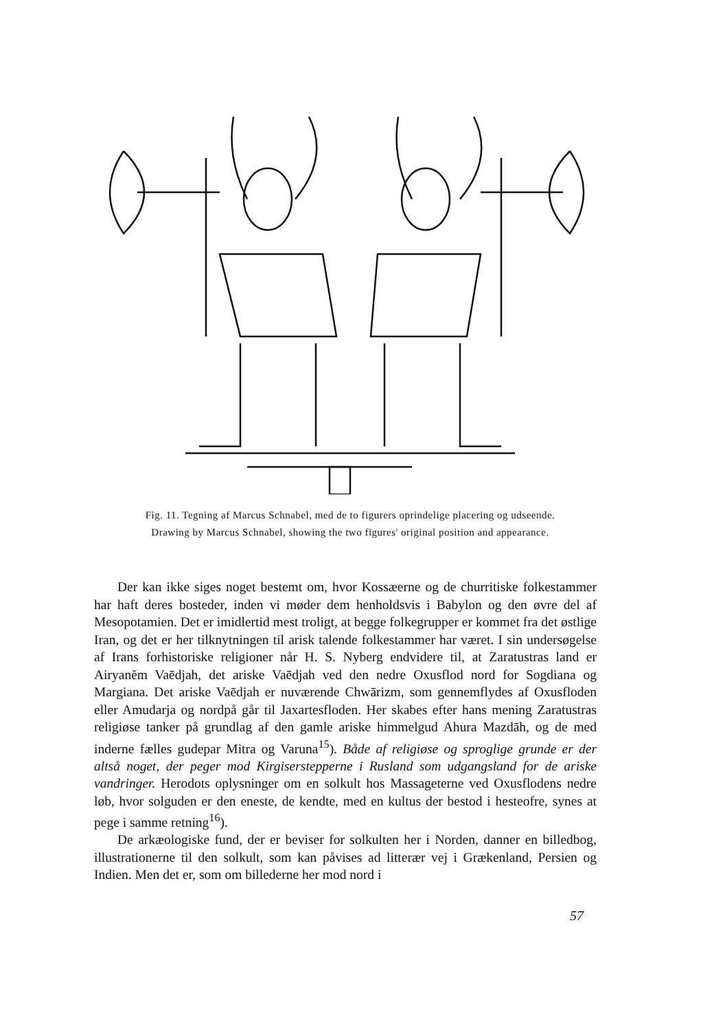Fig. 11. Tegning af Marcus Schnabel, med de to figurers oprindelige placering og udseende.
Drawing by Marcus Schnabel, showing the two figures' original position and appearance.
Der kan ikke siges noget bestemt om, hvor Kossæerne og de churritiske folkestammer har haft deres bosteder, inden vi møder dem henholdsvis i Babylon og den øvre del af Mesopotamien. Det er imidlertid mest troligt, at begge folkegrupper er kommet fra det østlige Iran, og det er her tilknytningen til arisk talende folkestammer har været. I sin undersøgelse af Irans forhistoriske religioner når H. S. Nyberg endvidere til, at Zaratustras land er Airyaněm Vaēdjah, det ariske Vaēdjah ved den nedre Oxusflod nord for Sogdiana og Margiana. Det ariske Vaēdjah er nuværende Chwārizm, som gennemflydes af Oxusfloden eller Amudarja og nordpå går til Jaxartesfloden. Her skabes efter hans mening Zaratustras religiøse tanker på grundlag af den gamle ariske himmelgud Ahura Mazdāh, og de med inderne fælles gudepar Mitra og Varuna<sup>15</sup>). Både af religiøse og sproglige grunde er der altså noget, der peger mod Kirgiserstepperne i Rusland som udgangsland for de ariske vandringer. Herodots oplysninger om en solkult hos Massageterne ved Oxusflodens nedre løb, hvor solguden er den eneste, de kendte, med en kultus der bestod i hesteofre, synes at pege i samme retning<sup>16</sup>).
De arkæologiske fund, der er beviser for solkulten her i Norden, danner en billedbog, illustrationerne til den solkult, som kan påvises ad litterær vej i Grækenland, Persien og Indien. Men det er, som om billederne her mod nord i
57